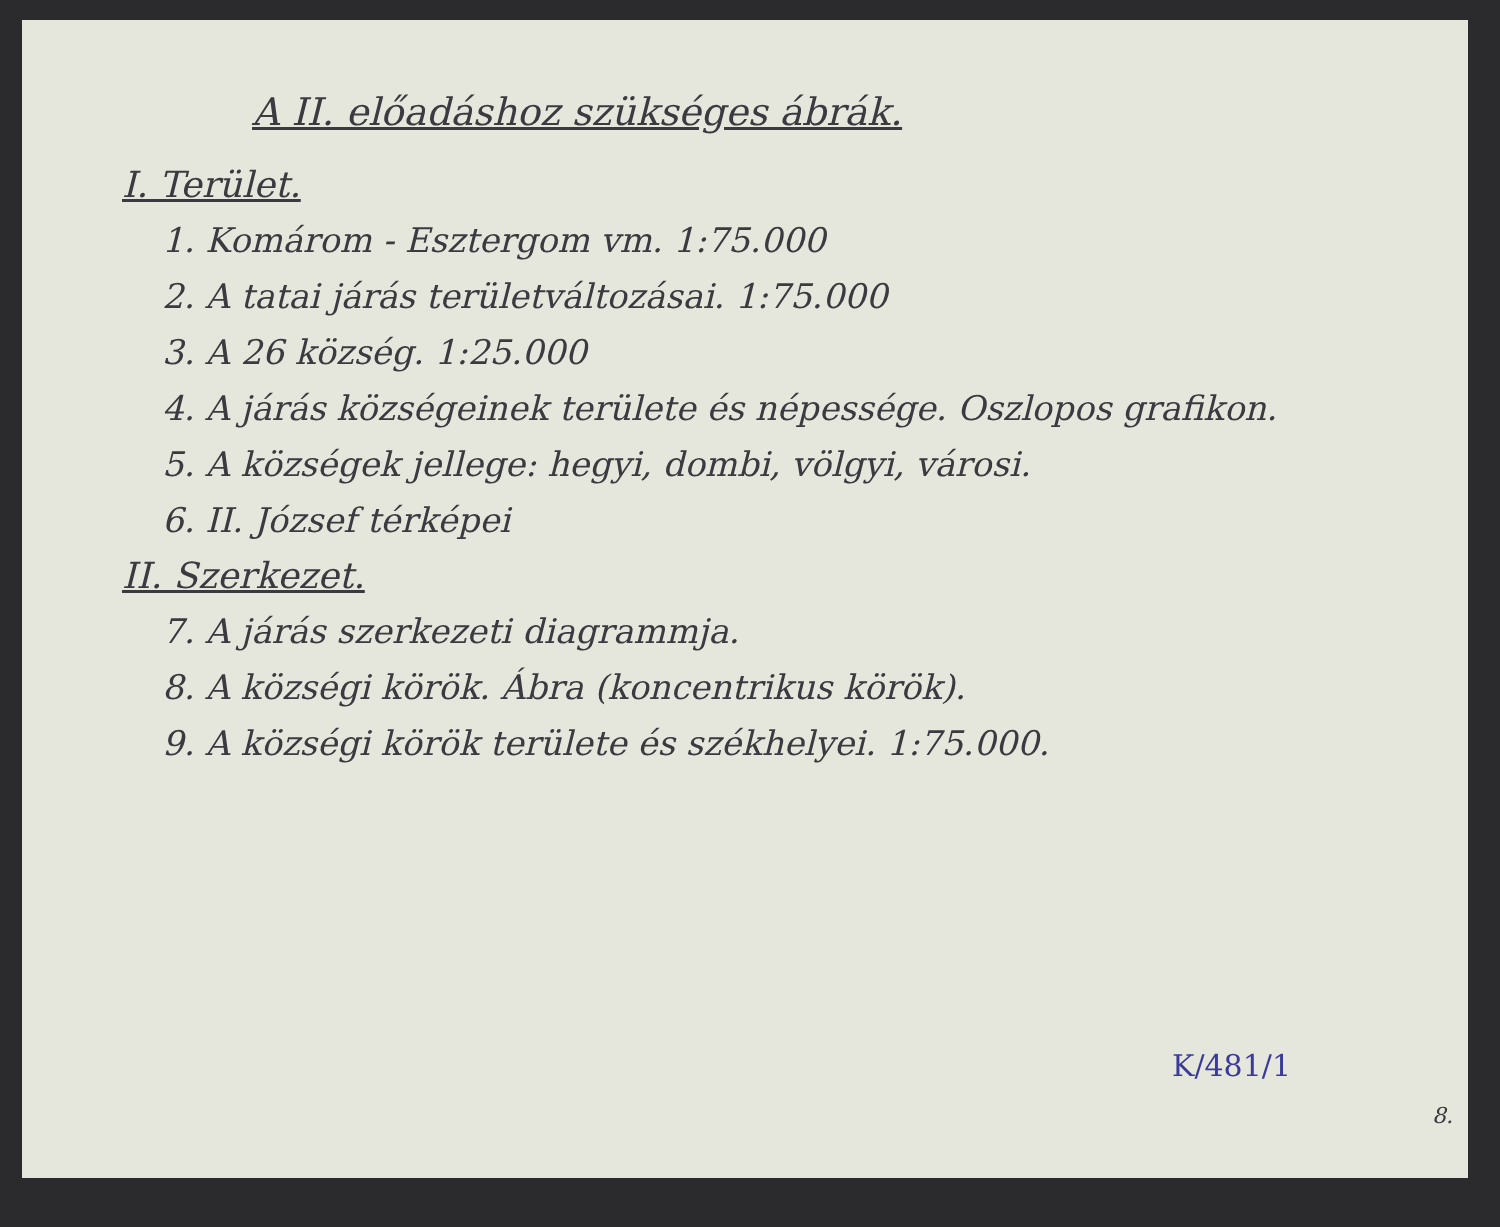A II. előadáshoz szükséges ábrák.
I. Terület.
1. Komárom - Esztergom vm. 1:75.000
2. A tatai járás területváltozásai. 1:75.000
3. A 26 község. 1:25.000
4. A járás községeinek területe és népessége. Oszlopos grafikon.
5. A községek jellege: hegyi, dombi, völgyi, városi.
6. II. József térképei
II. Szerkezet.
7. A járás szerkezeti diagrammja.
8. A községi körök. Ábra (koncentrikus körök).
9. A községi körök területe és székhelyei. 1:75.000.
K/481/1
8.